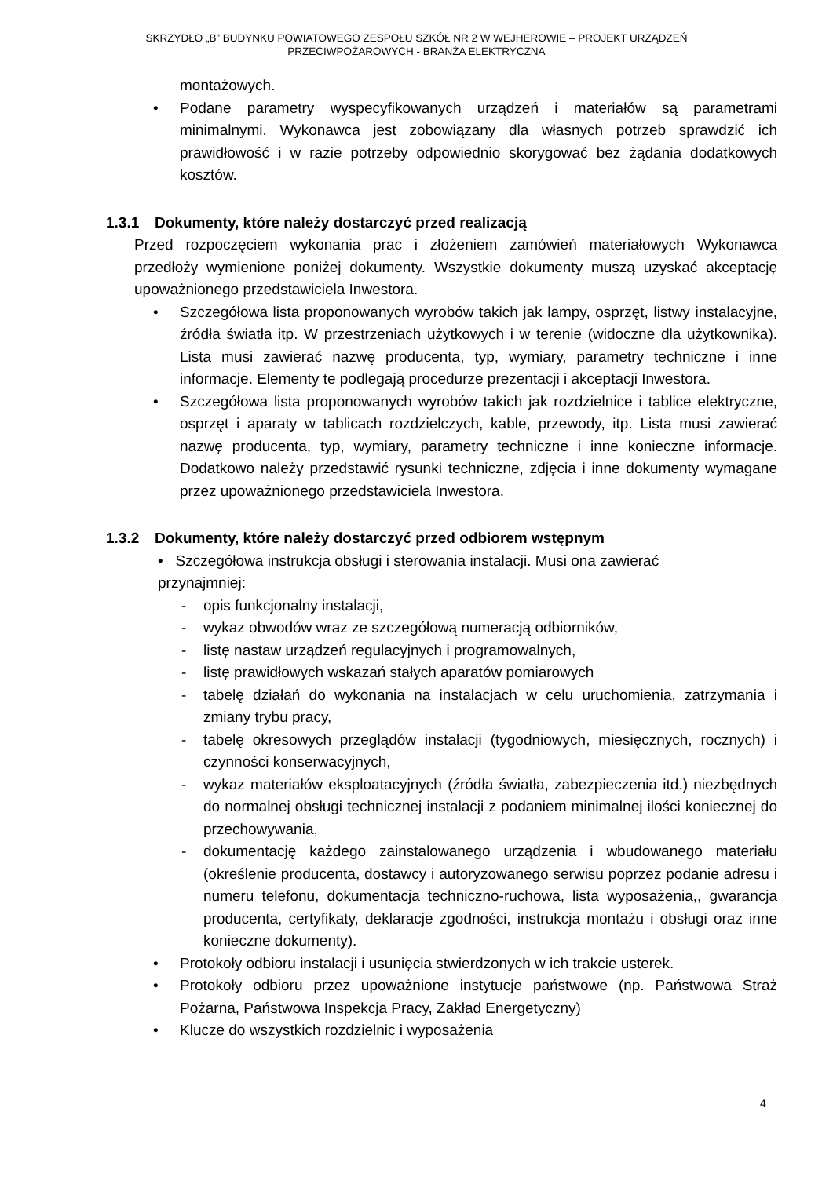SKRZYDŁO „B” BUDYNKU POWIATOWEGO ZESPOŁU SZKÓŁ NR 2 W WEJHEROWIE – PROJEKT URZĄDZEŃ
PRZECIWPOŻAROWYCH - BRANŻA ELEKTRYCZNA
montażowych.
• Podane parametry wyspecyfikowanych urządzeń i materiałów są parametrami minimalnymi. Wykonawca jest zobowiązany dla własnych potrzeb sprawdzić ich prawidłowość i w razie potrzeby odpowiednio skorygować bez żądania dodatkowych kosztów.
1.3.1 Dokumenty, które należy dostarczyć przed realizacją
Przed rozpoczęciem wykonania prac i złożeniem zamówień materiałowych Wykonawca przedłoży wymienione poniżej dokumenty. Wszystkie dokumenty muszą uzyskać akceptację upoważnionego przedstawiciela Inwestora.
• Szczegółowa lista proponowanych wyrobów takich jak lampy, osprzęt, listwy instalacyjne, źródła światła itp. W przestrzeniach użytkowych i w terenie (widoczne dla użytkownika). Lista musi zawierać nazwę producenta, typ, wymiary, parametry techniczne i inne informacje. Elementy te podlegają procedurze prezentacji i akceptacji Inwestora.
• Szczegółowa lista proponowanych wyrobów takich jak rozdzielnice i tablice elektryczne, osprzęt i aparaty w tablicach rozdzielczych, kable, przewody, itp. Lista musi zawierać nazwę producenta, typ, wymiary, parametry techniczne i inne konieczne informacje. Dodatkowo należy przedstawić rysunki techniczne, zdjęcia i inne dokumenty wymagane przez upoważnionego przedstawiciela Inwestora.
1.3.2 Dokumenty, które należy dostarczyć przed odbiorem wstępnym
• Szczegółowa instrukcja obsługi i sterowania instalacji. Musi ona zawierać
przynajmniej:
- opis funkcjonalny instalacji,
- wykaz obwodów wraz ze szczegółową numeracją odbiorników,
- listę nastaw urządzeń regulacyjnych i programowalnych,
- listę prawidłowych wskazań stałych aparatów pomiarowych
- tabelę działań do wykonania na instalacjach w celu uruchomienia, zatrzymania i zmiany trybu pracy,
- tabelę okresowych przeglądów instalacji (tygodniowych, miesięcznych, rocznych) i czynności konserwacyjnych,
- wykaz materiałów eksploatacyjnych (źródła światła, zabezpieczenia itd.) niezbędnych do normalnej obsługi technicznej instalacji z podaniem minimalnej ilości koniecznej do przechowywania,
- dokumentację każdego zainstalowanego urządzenia i wbudowanego materiału (określenie producenta, dostawcy i autoryzowanego serwisu poprzez podanie adresu i numeru telefonu, dokumentacja techniczno-ruchowa, lista wyposażenia,, gwarancja producenta, certyfikaty, deklaracje zgodności, instrukcja montażu i obsługi oraz inne konieczne dokumenty).
• Protokoły odbioru instalacji i usunięcia stwierdzonych w ich trakcie usterek.
• Protokoły odbioru przez upoważnione instytucje państwowe (np. Państwowa Straż Pożarna, Państwowa Inspekcja Pracy, Zakład Energetyczny)
• Klucze do wszystkich rozdzielnic i wyposażenia
4